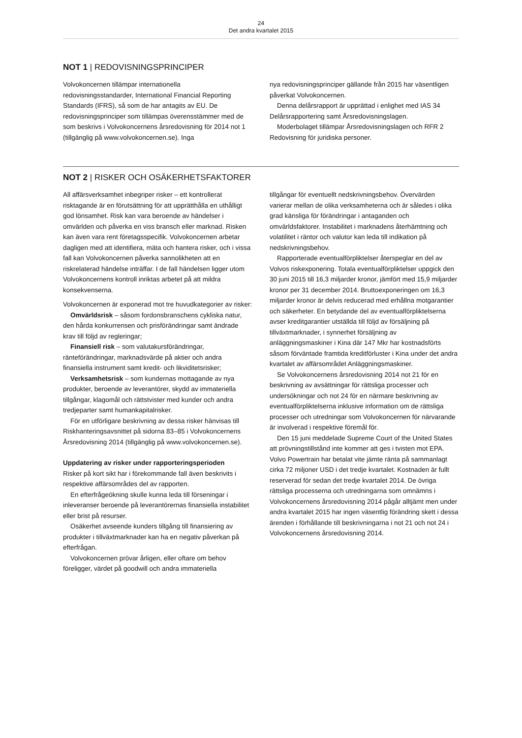24
Det andra kvartalet 2015
NOT 1 | REDOVISNINGSPRINCIPER
Volvokoncernen tillämpar internationella redovisningsstandarder, International Financial Reporting Standards (IFRS), så som de har antagits av EU. De redovisningsprinciper som tillämpas överensstämmer med de som beskrivs i Volvokoncernens årsredovisning för 2014 not 1 (tillgänglig på www.volvokoncernen.se). Inga
nya redovisningsprinciper gällande från 2015 har väsentligen påverkat Volvokoncernen.
Denna delårsrapport är upprättad i enlighet med IAS 34 Delårsrapportering samt Årsredovisningslagen.
Moderbolaget tillämpar Årsredovisningslagen och RFR 2 Redovisning för juridiska personer.
NOT 2 | RISKER OCH OSÄKERHETSFAKTORER
All affärsverksamhet inbegriper risker – ett kontrollerat risktagande är en förutsättning för att upprätthålla en uthålligt god lönsamhet. Risk kan vara beroende av händelser i omvärlden och påverka en viss bransch eller marknad. Risken kan även vara rent företagsspecifik. Volvokoncernen arbetar dagligen med att identifiera, mäta och hantera risker, och i vissa fall kan Volvokoncernen påverka sannolikheten att en riskrelaterad händelse inträffar. I de fall händelsen ligger utom Volvokoncernens kontroll inriktas arbetet på att mildra konsekvenserna.
Volvokoncernen är exponerad mot tre huvudkategorier av risker:
Omvärldsrisk – såsom fordonsbranschens cykliska natur, den hårda konkurrensen och prisförändringar samt ändrade krav till följd av regleringar;
Finansiell risk – som valutakursförändringar, ränteförändringar, marknadsvärde på aktier och andra finansiella instrument samt kredit- och likviditetsrisker;
Verksamhetsrisk – som kundernas mottagande av nya produkter, beroende av leverantörer, skydd av immateriella tillgångar, klagomål och rättstvister med kunder och andra tredjeparter samt humankapitalrisker.
För en utförligare beskrivning av dessa risker hänvisas till Riskhanteringsavsnittet på sidorna 83–85 i Volvokoncernens Årsredovisning 2014 (tillgänglig på www.volvokoncernen.se).
Uppdatering av risker under rapporteringsperioden
Risker på kort sikt har i förekommande fall även beskrivits i respektive affärsområdes del av rapporten.
En efterfrågeökning skulle kunna leda till förseningar i inleveranser beroende på leverantörernas finansiella instabilitet eller brist på resurser.
Osäkerhet avseende kunders tillgång till finansiering av produkter i tillväxtmarknader kan ha en negativ påverkan på efterfrågan.
Volvokoncernen prövar årligen, eller oftare om behov föreligger, värdet på goodwill och andra immateriella
tillgångar för eventuellt nedskrivningsbehov. Övervärden varierar mellan de olika verksamheterna och är således i olika grad känsliga för förändringar i antaganden och omvärldsfaktorer. Instabilitet i marknadens återhämtning och volatilitet i räntor och valutor kan leda till indikation på nedskrivningsbehov.
Rapporterade eventualförpliktelser återspeglar en del av Volvos riskexponering. Totala eventualförpliktelser uppgick den 30 juni 2015 till 16,3 miljarder kronor, jämfört med 15,9 miljarder kronor per 31 december 2014. Bruttoexponeringen om 16,3 miljarder kronor är delvis reducerad med erhållna motgarantier och säkerheter. En betydande del av eventualförpliktelserna avser kreditgarantier utställda till följd av försäljning på tillväxtmarknader, i synnerhet försäljning av anläggningsmaskiner i Kina där 147 Mkr har kostnadsförts såsom förväntade framtida kreditförluster i Kina under det andra kvartalet av affärsområdet Anläggningsmaskiner.
Se Volvokoncernens årsredovisning 2014 not 21 för en beskrivning av avsättningar för rättsliga processer och undersökningar och not 24 för en närmare beskrivning av eventualförpliktelserna inklusive information om de rättsliga processer och utredningar som Volvokoncernen för närvarande är involverad i respektive föremål för.
Den 15 juni meddelade Supreme Court of the United States att prövningstillstånd inte kommer att ges i tvisten mot EPA. Volvo Powertrain har betalat vite jämte ränta på sammanlagt cirka 72 miljoner USD i det tredje kvartalet. Kostnaden är fullt reserverad för sedan det tredje kvartalet 2014. De övriga rättsliga processerna och utredningarna som omnämns i Volvokoncernens årsredovisning 2014 pågår alltjämt men under andra kvartalet 2015 har ingen väsentlig förändring skett i dessa ärenden i förhållande till beskrivningarna i not 21 och not 24 i Volvokoncernens årsredovisning 2014.